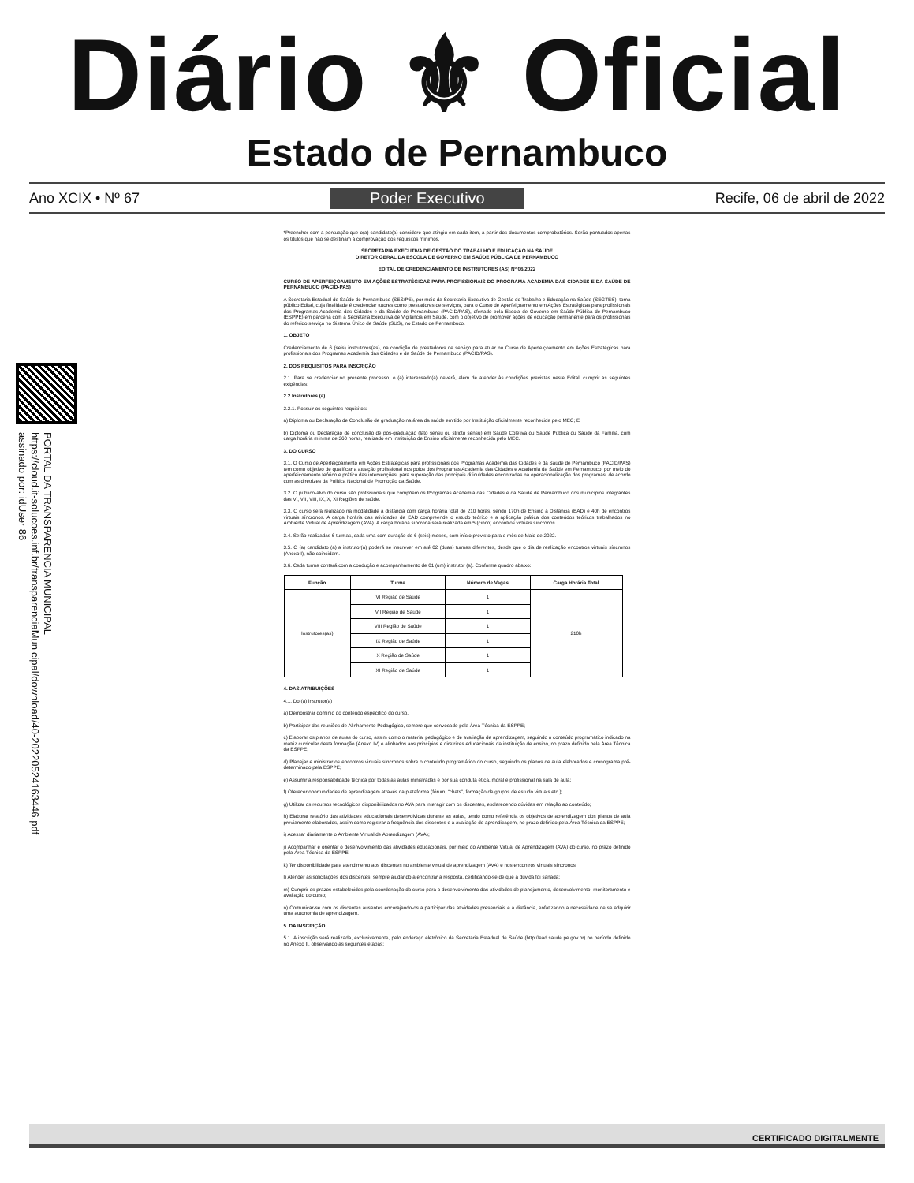Diário ⚜ Oficial
Estado de Pernambuco
Ano XCIX • Nº 67 Poder Executivo Recife, 06 de abril de 2022
PORTAL DA TRANSPARENCIA MUNICIPAL
https://cloud.it-solucoes.inf.br/transparenciaMunicipal/download/40-20220524163446.pdf
assinado por: idUser 86
*Preencher com a pontuação que o(a) candidato(a) considere que atingiu em cada item, a partir dos documentos comprobatórios. Serão pontuados apenas os títulos que não se destinam à comprovação dos requisitos mínimos.
SECRETARIA EXECUTIVA DE GESTÃO DO TRABALHO E EDUCAÇÃO NA SAÚDE
DIRETOR GERAL DA ESCOLA DE GOVERNO EM SAÚDE PÚBLICA DE PERNAMBUCO
EDITAL DE CREDENCIAMENTO DE INSTRUTORES (AS) Nº 06/2022
CURSO DE APERFEIÇOAMENTO EM AÇÕES ESTRATÉGICAS PARA PROFISSIONAIS DO PROGRAMA ACADEMIA DAS CIDADES E DA SAÚDE DE PERNAMBUCO (PACID-PAS)
A Secretaria Estadual de Saúde de Pernambuco (SES/PE), por meio da Secretaria Executiva de Gestão do Trabalho e Educação na Saúde (SEGTES), torna público Edital, cuja finalidade é credenciar tutores como prestadores de serviços, para o Curso de Aperfeiçoamento em Ações Estratégicas para profissionais dos Programas Academia das Cidades e da Saúde de Pernambuco (PACID/PAS), ofertado pela Escola de Governo em Saúde Pública de Pernambuco (ESPPE) em parceria com a Secretaria Executiva de Vigilância em Saúde, com o objetivo de promover ações de educação permanente para os profissionais do referido serviço no Sistema Único de Saúde (SUS), no Estado de Pernambuco.
1. OBJETO
Credenciamento de 6 (seis) instrutores(as), na condição de prestadores de serviço para atuar no Curso de Aperfeiçoamento em Ações Estratégicas para profissionais dos Programas Academia das Cidades e da Saúde de Pernambuco (PACID/PAS).
2. DOS REQUISITOS PARA INSCRIÇÃO
2.1. Para se credenciar no presente processo, o (a) interessado(a) deverá, além de atender às condições previstas neste Edital, cumprir as seguintes exigências:
2.2 Instrutores (a)
2.2.1. Possuir os seguintes requisitos:
a) Diploma ou Declaração de Conclusão de graduação na área da saúde emitido por Instituição oficialmente reconhecida pelo MEC; E
b) Diploma ou Declaração de conclusão de pós-graduação (lato sensu ou stricto sensu) em Saúde Coletiva ou Saúde Pública ou Saúde da Família, com carga horária mínima de 360 horas, realizado em Instituição de Ensino oficialmente reconhecida pelo MEC.
3. DO CURSO
3.1. O Curso de Aperfeiçoamento em Ações Estratégicas para profissionais dos Programas Academia das Cidades e da Saúde de Pernambuco (PACID/PAS) tem como objetivo de qualificar a atuação profissional nos polos dos Programas Academia das Cidades e Academia da Saúde em Pernambuco, por meio do aperfeiçoamento teórico e prático das intervenções, para superação das principais dificuldades encontradas na operacionalização dos programas, de acordo com as diretrizes da Política Nacional de Promoção da Saúde.
3.2. O público-alvo do curso são profissionais que compõem os Programas Academia das Cidades e da Saúde de Pernambuco dos municípios integrantes das VI, VII, VIII, IX, X, XI Regiões de saúde.
3.3. O curso será realizado na modalidade à distância com carga horária total de 210 horas, sendo 170h de Ensino a Distância (EAD) e 40h de encontros virtuais síncronos. A carga horária das atividades de EAD compreende o estudo teórico e a aplicação prática dos conteúdos teóricos trabalhados no Ambiente Virtual de Aprendizagem (AVA). A carga horária síncrona será realizada em 5 (cinco) encontros virtuais síncronos.
3.4. Serão realizadas 6 turmas, cada uma com duração de 6 (seis) meses, com início previsto para o mês de Maio de 2022.
3.5. O (a) candidato (a) a instrutor(a) poderá se inscrever em até 02 (duas) turmas diferentes, desde que o dia de realização encontros virtuais síncronos (Anexo I), não coincidam.
3.6. Cada turma contará com a condução e acompanhamento de 01 (um) instrutor (a). Conforme quadro abaixo:
| Função | Turma | Número de Vagas | Carga Horária Total |
| --- | --- | --- | --- |
| Instrutores(as) | VI Região de Saúde | 1 | 210h |
| | VII Região de Saúde | 1 | |
| | VIII Região de Saúde | 1 | |
| | IX Região de Saúde | 1 | |
| | X Região de Saúde | 1 | |
| | XI Região de Saúde | 1 | |
4. DAS ATRIBUIÇÕES
4.1. Do (a) instrutor(a)
a) Demonstrar domínio do conteúdo específico do curso.
b) Participar das reuniões de Alinhamento Pedagógico, sempre que convocado pela Área Técnica da ESPPE;
c) Elaborar os planos de aulas do curso, assim como o material pedagógico e de avaliação de aprendizagem, seguindo o conteúdo programático indicado na matriz curricular desta formação (Anexo IV) e alinhados aos princípios e diretrizes educacionais da instituição de ensino, no prazo definido pela Área Técnica da ESPPE;
d) Planejar e ministrar os encontros virtuais síncronos sobre o conteúdo programático do curso, seguindo os planos de aula elaborados e cronograma pré-determinado pela ESPPE;
e) Assumir a responsabilidade técnica por todas as aulas ministradas e por sua conduta ética, moral e profissional na sala de aula;
f) Oferecer oportunidades de aprendizagem através da plataforma (fórum, “chats”, formação de grupos de estudo virtuais etc.);
g) Utilizar os recursos tecnológicos disponibilizados no AVA para interagir com os discentes, esclarecendo dúvidas em relação ao conteúdo;
h) Elaborar relatório das atividades educacionais desenvolvidas durante as aulas, tendo como referência os objetivos de aprendizagem dos planos de aula previamente elaborados, assim como registrar a frequência dos discentes e a avaliação de aprendizagem, no prazo definido pela Área Técnica da ESPPE;
i) Acessar diariamente o Ambiente Virtual de Aprendizagem (AVA);
j) Acompanhar e orientar o desenvolvimento das atividades educacionais, por meio do Ambiente Virtual de Aprendizagem (AVA) do curso, no prazo definido pela Área Técnica da ESPPE.
k) Ter disponibilidade para atendimento aos discentes no ambiente virtual de aprendizagem (AVA) e nos encontros virtuais síncronos;
l) Atender às solicitações dos discentes, sempre ajudando a encontrar a resposta, certificando-se de que a dúvida foi sanada;
m) Cumprir os prazos estabelecidos pela coordenação do curso para o desenvolvimento das atividades de planejamento, desenvolvimento, monitoramento e avaliação do curso;
n) Comunicar-se com os discentes ausentes encorajando-os a participar das atividades presenciais e a distância, enfatizando a necessidade de se adquirir uma autonomia de aprendizagem.
5. DA INSCRIÇÃO
5.1. A inscrição será realizada, exclusivamente, pelo endereço eletrônico da Secretaria Estadual de Saúde (http://ead.saude.pe.gov.br) no período definido no Anexo II, observando as seguintes etapas:
CERTIFICADO DIGITALMENTE